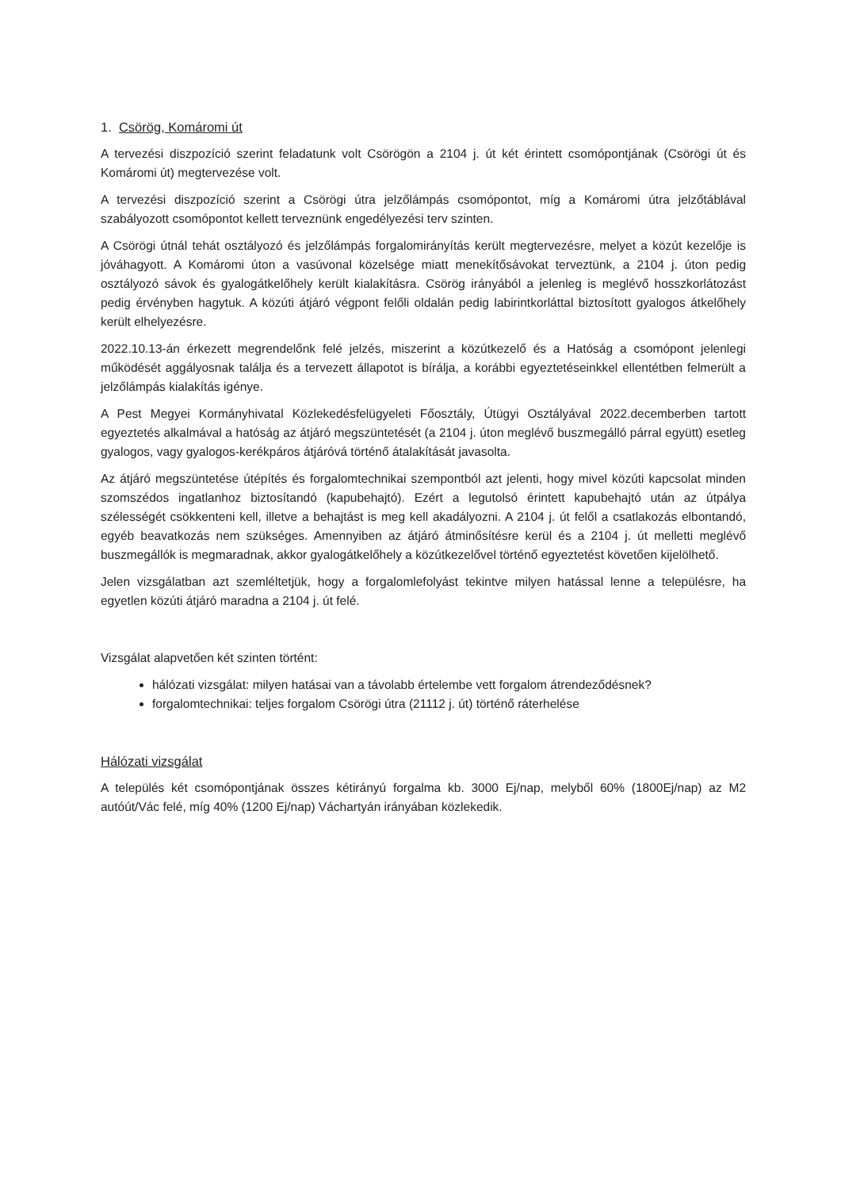1. Csörög, Komáromi út
A tervezési diszpozíció szerint feladatunk volt Csörögön a 2104 j. út két érintett csomópontjának (Csörögi út és Komáromi út) megtervezése volt.
A tervezési diszpozíció szerint a Csörögi útra jelzőlámpás csomópontot, míg a Komáromi útra jelzőtáblával szabályozott csomópontot kellett terveznünk engedélyezési terv szinten.
A Csörögi útnál tehát osztályozó és jelzőlámpás forgalomirányítás került megtervezésre, melyet a közút kezelője is jóváhagyott. A Komáromi úton a vasúvonal közelsége miatt menekítősávokat terveztünk, a 2104 j. úton pedig osztályozó sávok és gyalogátkelőhely került kialakításra. Csörög irányából a jelenleg is meglévő hosszkorlátozást pedig érvényben hagytuk. A közúti átjáró végpont felőli oldalán pedig labirintkorláttal biztosított gyalogos átkelőhely került elhelyezésre.
2022.10.13-án érkezett megrendelőnk felé jelzés, miszerint a közútkezelő és a Hatóság a csomópont jelenlegi működését aggályosnak találja és a tervezett állapotot is bírálja, a korábbi egyeztetéseinkkel ellentétben felmerült a jelzőlámpás kialakítás igénye.
A Pest Megyei Kormányhivatal Közlekedésfelügyeleti Főosztály, Útügyi Osztályával 2022.decemberben tartott egyeztetés alkalmával a hatóság az átjáró megszüntetését (a 2104 j. úton meglévő buszmegálló párral együtt) esetleg gyalogos, vagy gyalogos-kerékpáros átjáróvá történő átalakítását javasolta.
Az átjáró megszüntetése útépítés és forgalomtechnikai szempontból azt jelenti, hogy mivel közúti kapcsolat minden szomszédos ingatlanhoz biztosítandó (kapubehajtó). Ezért a legutolsó érintett kapubehajtó után az útpálya szélességét csökkenteni kell, illetve a behajtást is meg kell akadályozni. A 2104 j. út felől a csatlakozás elbontandó, egyéb beavatkozás nem szükséges. Amennyiben az átjáró átminősítésre kerül és a 2104 j. út melletti meglévő buszmegállók is megmaradnak, akkor gyalogátkelőhely a közútkezelővel történő egyeztetést követően kijelölhető.
Jelen vizsgálatban azt szemléltetjük, hogy a forgalomlefolyást tekintve milyen hatással lenne a településre, ha egyetlen közúti átjáró maradna a 2104 j. út felé.
Vizsgálat alapvetően két szinten történt:
hálózati vizsgálat: milyen hatásai van a távolabb értelembe vett forgalom átrendeződésnek?
forgalomtechnikai: teljes forgalom Csörögi útra (21112 j. út) történő ráterhelése
Hálózati vizsgálat
A település két csomópontjának összes kétirányú forgalma kb. 3000 Ej/nap, melyből 60% (1800Ej/nap) az M2 autóút/Vác felé, míg 40% (1200 Ej/nap) Váchartyán irányában közlekedik.